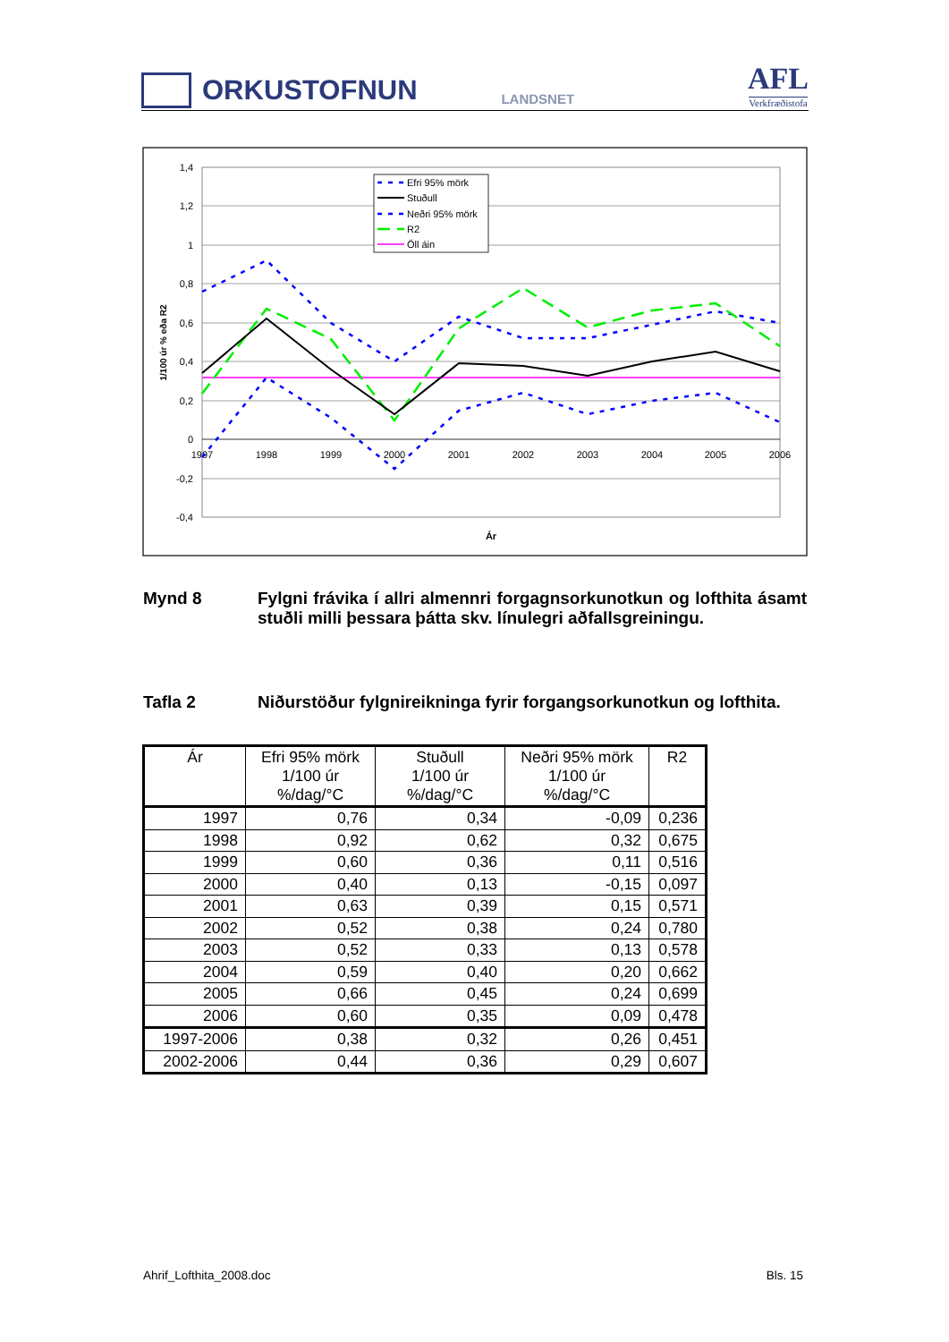ORKUSTOFNUN
LANDSNET
AFL
Verkfræðistofa
1,4
1,2
1
0,8
0,6
0,4
0,2
0
-0,2
-0,4
1997
1998
1999
2000
2001
2002
2003
2004
2005
2006
Ár
1/100 úr % eða R2
Efri 95% mörk
Stuðull
Neðri 95% mörk
R2
Öll áin
Mynd 8 Fylgni frávika í allri almennri forgagnsorkunotkun og lofthita ásamt stuðli milli þessara þátta skv. línulegri aðfallsgreiningu.
Tafla 2 Niðurstöður fylgnireikninga fyrir forgangsorkunotkun og lofthita.
| Ár | Efri 95% mörk 1/100 úr %/dag/°C | Stuðull 1/100 úr %/dag/°C | Neðri 95% mörk 1/100 úr %/dag/°C | R2 |
| --- | --- | --- | --- | --- |
| 1997 | 0,76 | 0,34 | -0,09 | 0,236 |
| 1998 | 0,92 | 0,62 | 0,32 | 0,675 |
| 1999 | 0,60 | 0,36 | 0,11 | 0,516 |
| 2000 | 0,40 | 0,13 | -0,15 | 0,097 |
| 2001 | 0,63 | 0,39 | 0,15 | 0,571 |
| 2002 | 0,52 | 0,38 | 0,24 | 0,780 |
| 2003 | 0,52 | 0,33 | 0,13 | 0,578 |
| 2004 | 0,59 | 0,40 | 0,20 | 0,662 |
| 2005 | 0,66 | 0,45 | 0,24 | 0,699 |
| 2006 | 0,60 | 0,35 | 0,09 | 0,478 |
| 1997-2006 | 0,38 | 0,32 | 0,26 | 0,451 |
| 2002-2006 | 0,44 | 0,36 | 0,29 | 0,607 |
Ahrif_Lofthita_2008.doc Bls. 15